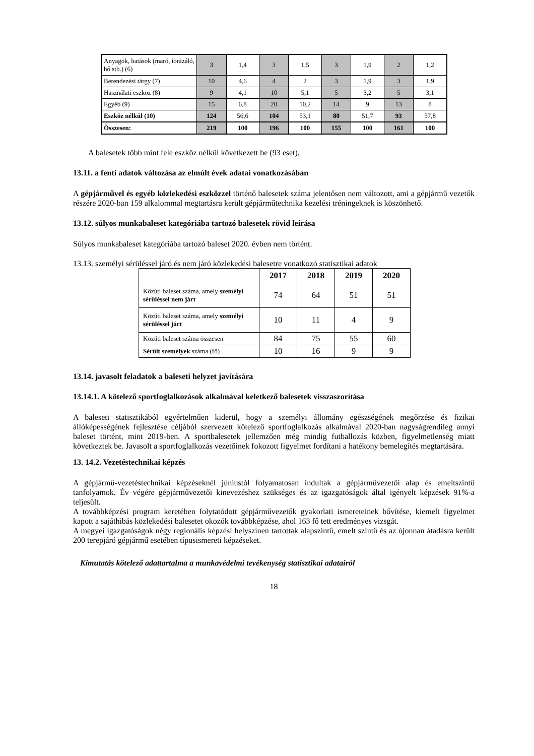| Anyagok, hatások (maró, ionizáló, hő stb.) (6) | 3 | 1,4 | 3 | 1,5 | 3 | 1,9 | 2 | 1,2 |
| Berendezési tárgy (7) | 10 | 4,6 | 4 | 2 | 3 | 1,9 | 3 | 1,9 |
| Használati eszköz (8) | 9 | 4,1 | 10 | 5,1 | 5 | 3,2 | 5 | 3,1 |
| Egyéb (9) | 15 | 6,8 | 20 | 10,2 | 14 | 9 | 13 | 8 |
| Eszköz nélkül (10) | 124 | 56,6 | 104 | 53,1 | 80 | 51,7 | 93 | 57,8 |
| Összesen: | 219 | 100 | 196 | 100 | 155 | 100 | 161 | 100 |
A balesetek több mint fele eszköz nélkül következett be (93 eset).
13.11. a fenti adatok változása az elmúlt évek adatai vonatkozásában
A gépjárművel és egyéb közlekedési eszközzel történő balesetek száma jelentősen nem változott, ami a gépjármű vezetők részére 2020-ban 159 alkalommal megtartásra került gépjárműtechnika kezelési tréningeknek is köszönhető.
13.12. súlyos munkabaleset kategóriába tartozó balesetek rövid leírása
Súlyos munkabaleset kategóriába tartozó baleset 2020. évben nem történt.
13.13. személyi sérüléssel járó és nem járó közlekedési balesetre vonatkozó statisztikai adatok
| | 2017 | 2018 | 2019 | 2020 |
| --- | --- | --- | --- | --- |
| Közúti baleset száma, amely személyi sérüléssel nem járt | 74 | 64 | 51 | 51 |
| Közúti baleset száma, amely személyi sérüléssel járt | 10 | 11 | 4 | 9 |
| Közúti baleset száma összesen | 84 | 75 | 55 | 60 |
| Sérült személyek száma (fő) | 10 | 16 | 9 | 9 |
13.14. javasolt feladatok a baleseti helyzet javítására
13.14.1. A kötelező sportfoglalkozások alkalmával keletkező balesetek visszaszorítása
A baleseti statisztikából egyértelműen kiderül, hogy a személyi állomány egészségének megőrzése és fizikai állóképességének fejlesztése céljából szervezett kötelező sportfoglalkozás alkalmával 2020-ban nagyságrendileg annyi baleset történt, mint 2019-ben. A sportbalesetek jellemzően még mindig futballozás közben, figyelmetlenség miatt következtek be. Javasolt a sportfoglalkozás vezetőinek fokozott figyelmet fordítani a hatékony bemelegítés megtartására.
13. 14.2. Vezetéstechnikai képzés
A gépjármű-vezetéstechnikai képzéseknél júniustól folyamatosan indultak a gépjárművezetői alap és emeltszintű tanfolyamok. Év végére gépjárművezetői kinevezéshez szükséges és az igazgatóságok által igényelt képzések 91%-a teljesült.
A továbbképzési program keretében folytatódott gépjárművezetők gyakorlati ismereteinek bővítése, kiemelt figyelmet kapott a sajáthibás közlekedési balesetet okozók továbbképzése, ahol 163 fő tett eredményes vizsgát.
A megyei igazgatóságok négy regionális képzési helyszínen tartottak alapszintű, emelt szintű és az újonnan átadásra került 200 terepjáró gépjármű esetében típusismereti képzéseket.
Kimutatás kötelező adattartalma a munkavédelmi tevékenység statisztikai adatairól
18